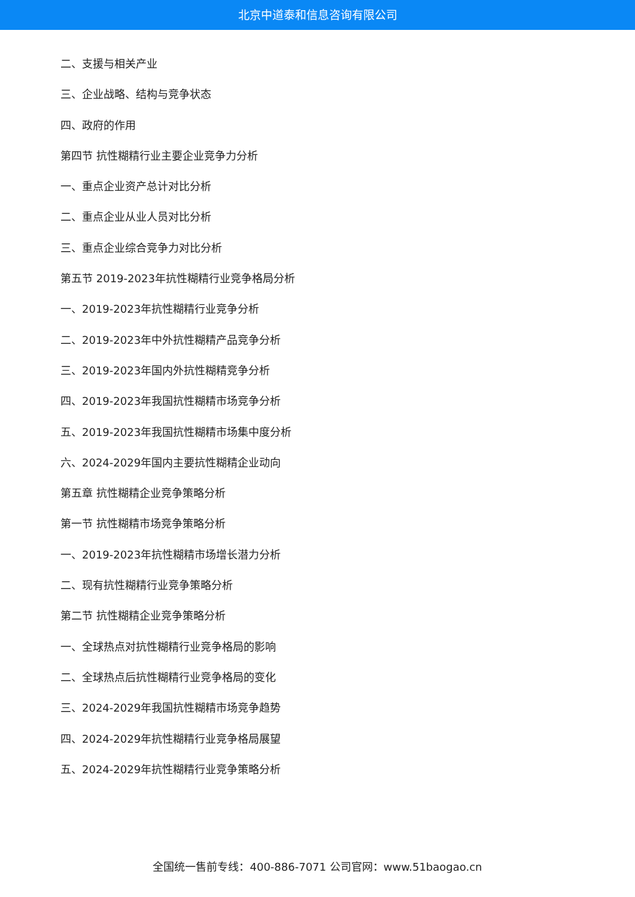北京中道泰和信息咨询有限公司
二、支援与相关产业
三、企业战略、结构与竞争状态
四、政府的作用
第四节 抗性糊精行业主要企业竞争力分析
一、重点企业资产总计对比分析
二、重点企业从业人员对比分析
三、重点企业综合竞争力对比分析
第五节 2019-2023年抗性糊精行业竞争格局分析
一、2019-2023年抗性糊精行业竞争分析
二、2019-2023年中外抗性糊精产品竞争分析
三、2019-2023年国内外抗性糊精竞争分析
四、2019-2023年我国抗性糊精市场竞争分析
五、2019-2023年我国抗性糊精市场集中度分析
六、2024-2029年国内主要抗性糊精企业动向
第五章 抗性糊精企业竞争策略分析
第一节 抗性糊精市场竞争策略分析
一、2019-2023年抗性糊精市场增长潜力分析
二、现有抗性糊精行业竞争策略分析
第二节 抗性糊精企业竞争策略分析
一、全球热点对抗性糊精行业竞争格局的影响
二、全球热点后抗性糊精行业竞争格局的变化
三、2024-2029年我国抗性糊精市场竞争趋势
四、2024-2029年抗性糊精行业竞争格局展望
五、2024-2029年抗性糊精行业竞争策略分析
全国统一售前专线：400-886-7071 公司官网：www.51baogao.cn